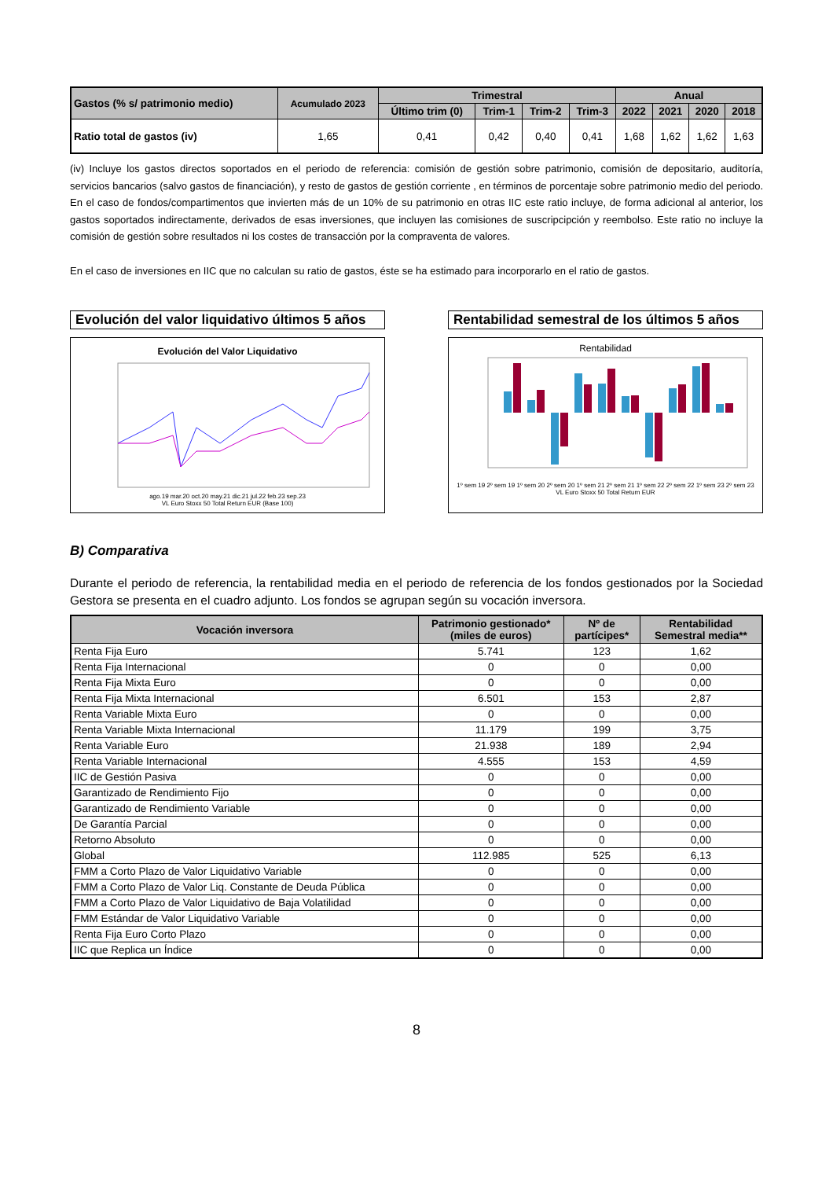| Gastos (% s/ patrimonio medio) | Acumulado 2023 | Trimestral | | | | Anual | | | |
| --- | --- | --- | --- | --- | --- | --- | --- | --- | --- |
| | | Último trim (0) | Trim-1 | Trim-2 | Trim-3 | 2022 | 2021 | 2020 | 2018 |
| Ratio total de gastos (iv) | 1,65 | 0,41 | 0,42 | 0,40 | 0,41 | 1,68 | 1,62 | 1,62 | 1,63 |
(iv) Incluye los gastos directos soportados en el periodo de referencia: comisión de gestión sobre patrimonio, comisión de depositario, auditoría, servicios bancarios (salvo gastos de financiación), y resto de gastos de gestión corriente , en términos de porcentaje sobre patrimonio medio del periodo. En el caso de fondos/compartimentos que invierten más de un 10% de su patrimonio en otras IIC este ratio incluye, de forma adicional al anterior, los gastos soportados indirectamente, derivados de esas inversiones, que incluyen las comisiones de suscripcipción y reembolso. Este ratio no incluye la comisión de gestión sobre resultados ni los costes de transacción por la compraventa de valores.
En el caso de inversiones en IIC que no calculan su ratio de gastos, éste se ha estimado para incorporarlo en el ratio de gastos.
Evolución del valor liquidativo últimos 5 años
Evolución del Valor Liquidativo
ago.19 mar.20 oct.20 may.21 dic.21 jul.22 feb.23 sep.23
VL Euro Stoxx 50 Total Return EUR (Base 100)
Rentabilidad semestral de los últimos 5 años
Rentabilidad
1º sem 19 2º sem 19 1º sem 20 2º sem 20 1º sem 21 2º sem 21 1º sem 22 2º sem 22 1º sem 23 2º sem 23
VL Euro Stoxx 50 Total Return EUR
B) Comparativa
Durante el periodo de referencia, la rentabilidad media en el periodo de referencia de los fondos gestionados por la Sociedad Gestora se presenta en el cuadro adjunto. Los fondos se agrupan según su vocación inversora.
| Vocación inversora | Patrimonio gestionado* (miles de euros) | Nº de partícipes* | Rentabilidad Semestral media** |
| --- | --- | --- | --- |
| Renta Fija Euro | 5.741 | 123 | 1,62 |
| Renta Fija Internacional | 0 | 0 | 0,00 |
| Renta Fija Mixta Euro | 0 | 0 | 0,00 |
| Renta Fija Mixta Internacional | 6.501 | 153 | 2,87 |
| Renta Variable Mixta Euro | 0 | 0 | 0,00 |
| Renta Variable Mixta Internacional | 11.179 | 199 | 3,75 |
| Renta Variable Euro | 21.938 | 189 | 2,94 |
| Renta Variable Internacional | 4.555 | 153 | 4,59 |
| IIC de Gestión Pasiva | 0 | 0 | 0,00 |
| Garantizado de Rendimiento Fijo | 0 | 0 | 0,00 |
| Garantizado de Rendimiento Variable | 0 | 0 | 0,00 |
| De Garantía Parcial | 0 | 0 | 0,00 |
| Retorno Absoluto | 0 | 0 | 0,00 |
| Global | 112.985 | 525 | 6,13 |
| FMM a Corto Plazo de Valor Liquidativo Variable | 0 | 0 | 0,00 |
| FMM a Corto Plazo de Valor Liq. Constante de Deuda Pública | 0 | 0 | 0,00 |
| FMM a Corto Plazo de Valor Liquidativo de Baja Volatilidad | 0 | 0 | 0,00 |
| FMM Estándar de Valor Liquidativo Variable | 0 | 0 | 0,00 |
| Renta Fija Euro Corto Plazo | 0 | 0 | 0,00 |
| IIC que Replica un Índice | 0 | 0 | 0,00 |
8